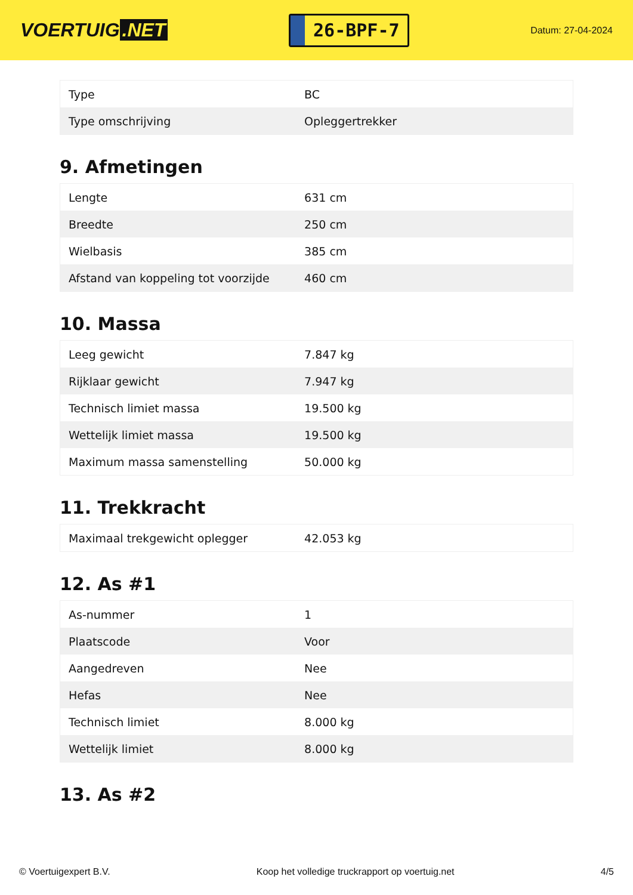VOERTUIG.NET
26-BPF-7
Datum: 27-04-2024
| Type | BC |
| Type omschrijving | Opleggertrekker |
9. Afmetingen
| Lengte | 631 cm |
| Breedte | 250 cm |
| Wielbasis | 385 cm |
| Afstand van koppeling tot voorzijde | 460 cm |
10. Massa
| Leeg gewicht | 7.847 kg |
| Rijklaar gewicht | 7.947 kg |
| Technisch limiet massa | 19.500 kg |
| Wettelijk limiet massa | 19.500 kg |
| Maximum massa samenstelling | 50.000 kg |
11. Trekkracht
| Maximaal trekgewicht oplegger | 42.053 kg |
12. As #1
| As-nummer | 1 |
| Plaatscode | Voor |
| Aangedreven | Nee |
| Hefas | Nee |
| Technisch limiet | 8.000 kg |
| Wettelijk limiet | 8.000 kg |
13. As #2
© Voertuigexpert B.V. Koop het volledige truckrapport op voertuig.net 4/5